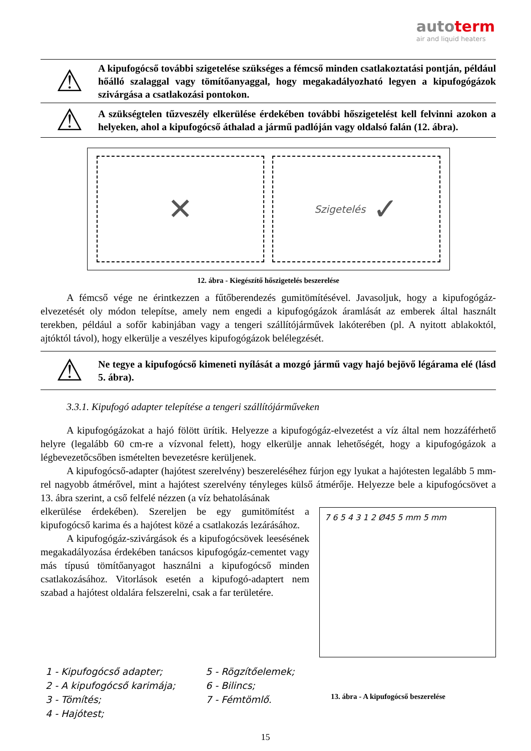autoterm
air and liquid heaters
⚠
A kipufogócső további szigetelése szükséges a fémcső minden csatlakoztatási pontján, például hőálló szalaggal vagy tömítőanyaggal, hogy megakadályozható legyen a kipufogógázok szivárgása a csatlakozási pontokon.
⚠
A szükségtelen tűzveszély elkerülése érdekében további hőszigetelést kell felvinni azokon a helyeken, ahol a kipufogócső áthalad a jármű padlóján vagy oldalsó falán (12. ábra).
✕
Szigetelés ✓
12. ábra - Kiegészítő hőszigetelés beszerelése
A fémcső vége ne érintkezzen a fűtőberendezés gumitömítésével. Javasoljuk, hogy a kipufogógáz-elvezetését oly módon telepítse, amely nem engedi a kipufogógázok áramlását az emberek által használt terekben, például a sofőr kabinjában vagy a tengeri szállítójárművek lakóterében (pl. A nyitott ablakoktól, ajtóktól távol), hogy elkerülje a veszélyes kipufogógázok belélegzését.
⚠
Ne tegye a kipufogócső kimeneti nyílását a mozgó jármű vagy hajó bejövő légárama elé (lásd 5. ábra).
3.3.1. Kipufogó adapter telepítése a tengeri szállítójárműveken
A kipufogógázokat a hajó fölött ürítik. Helyezze a kipufogógáz-elvezetést a víz által nem hozzáférhető helyre (legalább 60 cm-re a vízvonal felett), hogy elkerülje annak lehetőségét, hogy a kipufogógázok a légbevezetőcsőben ismételten bevezetésre kerüljenek.
A kipufogócső-adapter (hajótest szerelvény) beszereléséhez fúrjon egy lyukat a hajótesten legalább 5 mm-rel nagyobb átmérővel, mint a hajótest szerelvény tényleges külső átmérője. Helyezze bele a kipufogócsövet a 13. ábra szerint, a cső felfelé nézzen (a víz behatolásának
elkerülése érdekében). Szereljen be egy gumitömítést a kipufogócső karima és a hajótest közé a csatlakozás lezárásához.
A kipufogógáz-szivárgások és a kipufogócsövek leesésének megakadályozása érdekében tanácsos kipufogógáz-cementet vagy más típusú tömítőanyagot használni a kipufogócső minden csatlakozásához. Vitorlások esetén a kipufogó-adaptert nem szabad a hajótest oldalára felszerelni, csak a far területére.
7 6 5 4 3 1 2 Ø45 5 mm 5 mm
1 - Kipufogócső adapter; 5 - Rögzítőelemek; 2 - A kipufogócső karimája; 6 - Bilincs; 3 - Tömítés; 7 - Fémtömlő. 4 - Hajótest;
13. ábra - A kipufogócső beszerelése
15